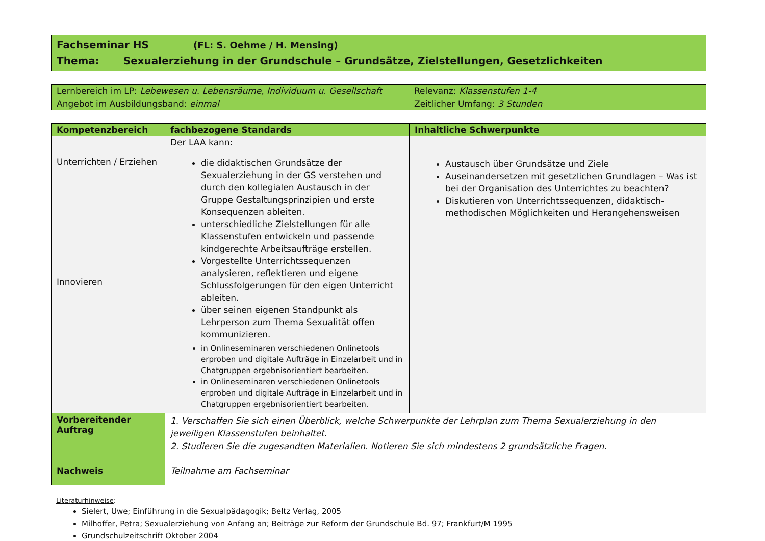Fachseminar HS (FL: S. Oehme / H. Mensing)
Thema: Sexualerziehung in der Grundschule – Grundsätze, Zielstellungen, Gesetzlichkeiten
| Lernbereich im LP: Lebewesen u. Lebensräume, Individuum u. Gesellschaft | Relevanz: Klassenstufen 1-4 |
| Angebot im Ausbildungsband: einmal | Zeitlicher Umfang: 3 Stunden |
| Kompetenzbereich | fachbezogene Standards | Inhaltliche Schwerpunkte |
| --- | --- | --- |
| Unterrichten / Erziehen Innovieren | Der LAA kann: die didaktischen Grundsätze der Sexualerziehung in der GS verstehen und durch den kollegialen Austausch in der Gruppe Gestaltungsprinzipien und erste Konsequenzen ableiten. unterschiedliche Zielstellungen für alle Klassenstufen entwickeln und passende kindgerechte Arbeitsaufträge erstellen. Vorgestellte Unterrichtssequenzen analysieren, reflektieren und eigene Schlussfolgerungen für den eigen Unterricht ableiten. über seinen eigenen Standpunkt als Lehrperson zum Thema Sexualität offen kommunizieren. in Onlineseminaren verschiedenen Onlinetools erproben und digitale Aufträge in Einzelarbeit und in Chatgruppen ergebnisorientiert bearbeiten. in Onlineseminaren verschiedenen Onlinetools erproben und digitale Aufträge in Einzelarbeit und in Chatgruppen ergebnisorientiert bearbeiten. | Austausch über Grundsätze und Ziele Auseinandersetzen mit gesetzlichen Grundlagen – Was ist bei der Organisation des Unterrichtes zu beachten? Diskutieren von Unterrichtssequenzen, didaktisch- methodischen Möglichkeiten und Herangehensweisen |
| Vorbereitender Auftrag | 1. Verschaffen Sie sich einen Überblick, welche Schwerpunkte der Lehrplan zum Thema Sexualerziehung in den jeweiligen Klassenstufen beinhaltet. 2. Studieren Sie die zugesandten Materialien. Notieren Sie sich mindestens 2 grundsätzliche Fragen. | |
| Nachweis | Teilnahme am Fachseminar | |
Literaturhinweise:
Sielert, Uwe; Einführung in die Sexualpädagogik; Beltz Verlag, 2005
Milhoffer, Petra; Sexualerziehung von Anfang an; Beiträge zur Reform der Grundschule Bd. 97; Frankfurt/M 1995
Grundschulzeitschrift Oktober 2004